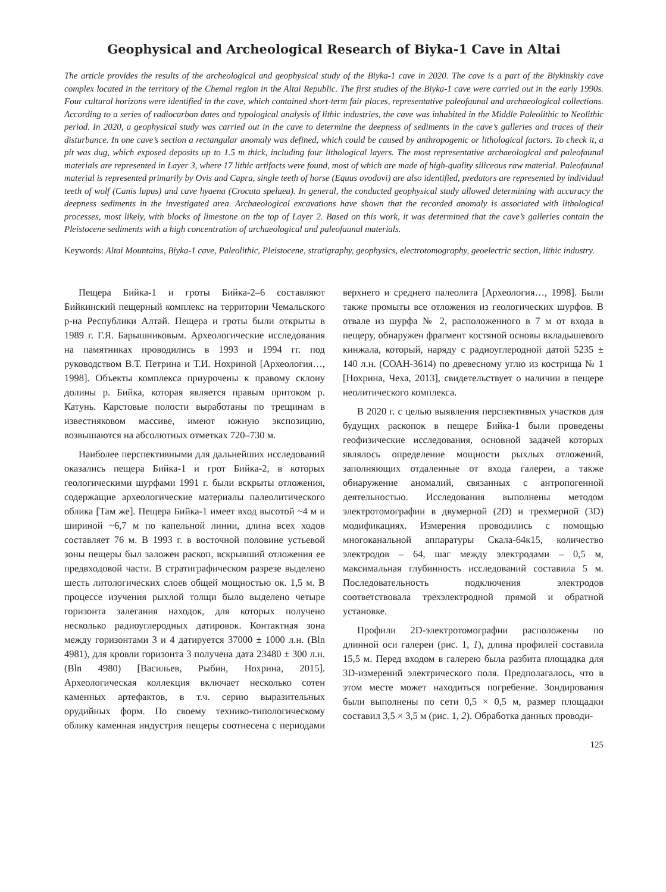Geophysical and Archeological Research of Biyka-1 Cave in Altai
The article provides the results of the archeological and geophysical study of the Biyka-1 cave in 2020. The cave is a part of the Biykinskiy cave complex located in the territory of the Chemal region in the Altai Republic. The first studies of the Biyka-1 cave were carried out in the early 1990s. Four cultural horizons were identified in the cave, which contained short-term fair places, representative paleofaunal and archaeological collections. According to a series of radiocarbon dates and typological analysis of lithic industries, the cave was inhabited in the Middle Paleolithic to Neolithic period. In 2020, a geophysical study was carried out in the cave to determine the deepness of sediments in the cave’s galleries and traces of their disturbance. In one cave’s section a rectangular anomaly was defined, which could be caused by anthropogenic or lithological factors. To check it, a pit was dug, which exposed deposits up to 1.5 m thick, including four lithological layers. The most representative archaeological and paleofaunal materials are represented in Layer 3, where 17 lithic artifacts were found, most of which are made of high-quality siliceous raw material. Paleofaunal material is represented primarily by Ovis and Capra, single teeth of horse (Equus ovodovi) are also identified, predators are represented by individual teeth of wolf (Canis lupus) and cave hyaena (Crocuta spelaea). In general, the conducted geophysical study allowed determining with accuracy the deepness sediments in the investigated area. Archaeological excavations have shown that the recorded anomaly is associated with lithological processes, most likely, with blocks of limestone on the top of Layer 2. Based on this work, it was determined that the cave’s galleries contain the Pleistocene sediments with a high concentration of archaeological and paleofaunal materials.
Keywords: Altai Mountains, Biyka-1 cave, Paleolithic, Pleistocene, stratigraphy, geophysics, electrotomography, geoelectric section, lithic industry.
Пещера Бийка-1 и гроты Бийка-2–6 составляют Бийкинский пещерный комплекс на территории Чемальского р-на Республики Алтай. Пещера и гроты были открыты в 1989 г. Г.Я. Барышниковым. Археологические исследования на памятниках проводились в 1993 и 1994 гг. под руководством В.Т. Петрина и Т.И. Нохриной [Археология…, 1998]. Объекты комплекса приурочены к правому склону долины р. Бийка, которая является правым притоком р. Катунь. Карстовые полости выработаны по трещинам в известняковом массиве, имеют южную экспозицию, возвышаются на абсолютных отметках 720–730 м.
Наиболее перспективными для дальнейших исследований оказались пещера Бийка-1 и грот Бийка-2, в которых геологическими шурфами 1991 г. были вскрыты отложения, содержащие археологические материалы палеолитического облика [Там же]. Пещера Бийка-1 имеет вход высотой ~4 м и шириной ~6,7 м по капельной линии, длина всех ходов составляет 76 м. В 1993 г. в восточной половине устьевой зоны пещеры был заложен раскоп, вскрывший отложения ее предвходовой части. В стратиграфическом разрезе выделено шесть литологических слоев общей мощностью ок. 1,5 м. В процессе изучения рыхлой толщи было выделено четыре горизонта залегания находок, для которых получено несколько радиоуглеродных датировок. Контактная зона между горизонтами 3 и 4 датируется 37000 ± 1000 л.н. (Bln 4981), для кровли горизонта 3 получена дата 23480 ± 300 л.н. (Bln 4980) [Васильев, Рыбин, Нохрина, 2015]. Археологическая коллекция включает несколько сотен каменных артефактов, в т.ч. серию выразительных орудийных форм. По своему технико-типологическому облику каменная индустрия пещеры соотнесена с периодами верхнего и среднего палеолита [Археология…, 1998]. Были также промыты все отложения из геологических шурфов. В отвале из шурфа № 2, расположенного в 7 м от входа в пещеру, обнаружен фрагмент костяной основы вкладышевого кинжала, который, наряду с радиоуглеродной датой 5235 ± 140 л.н. (СОАН-3614) по древесному углю из кострища № 1 [Нохрина, Чеха, 2013], свидетельствует о наличии в пещере неолитического комплекса.
В 2020 г. с целью выявления перспективных участков для будущих раскопок в пещере Бийка-1 были проведены геофизические исследования, основной задачей которых являлось определение мощности рыхлых отложений, заполняющих отдаленные от входа галереи, а также обнаружение аномалий, связанных с антропогенной деятельностью. Исследования выполнены методом электротомографии в двумерной (2D) и трехмерной (3D) модификациях. Измерения проводились с помощью многоканальной аппаратуры Скала-64к15, количество электродов – 64, шаг между электродами – 0,5 м, максимальная глубинность исследований составила 5 м. Последовательность подключения электродов соответствовала трехэлектродной прямой и обратной установке.
Профили 2D-электротомографии расположены по длинной оси галереи (рис. 1, 1), длина профилей составила 15,5 м. Перед входом в галерею была разбита площадка для 3D-измерений электрического поля. Предполагалось, что в этом месте может находиться погребение. Зондирования были выполнены по сети 0,5 × 0,5 м, размер площадки составил 3,5 × 3,5 м (рис. 1, 2). Обработка данных проводи-
125